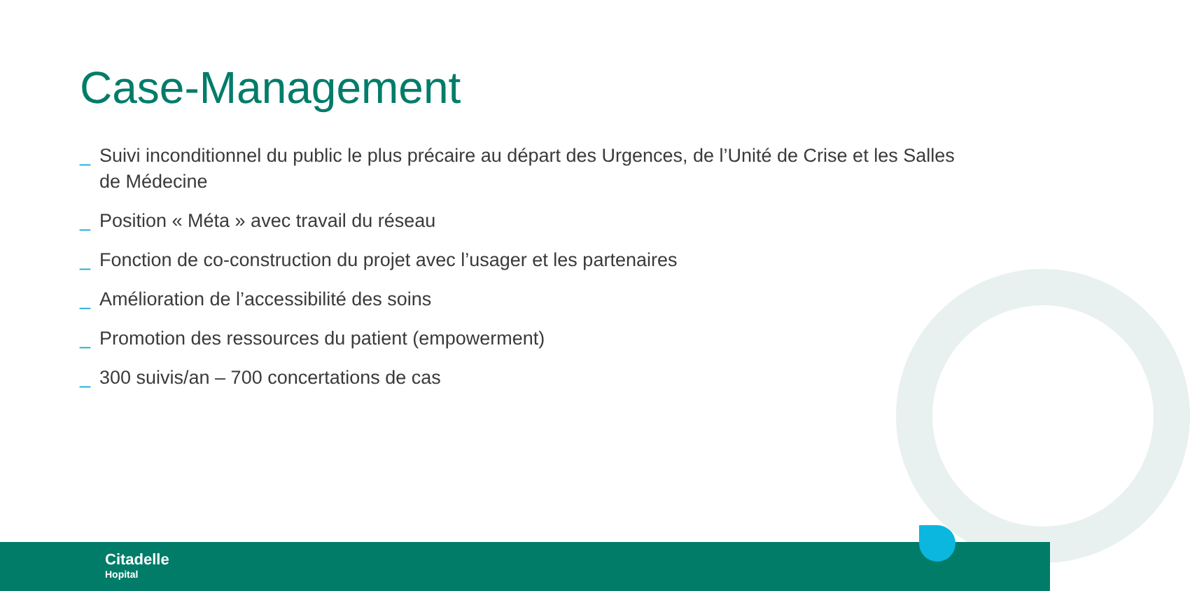Case-Management
_ Suivi inconditionnel du public le plus précaire au départ des Urgences, de l’Unité de Crise et les Salles de Médecine
_ Position « Méta » avec travail du réseau
_ Fonction de co-construction du projet avec l’usager et les partenaires
_ Amélioration de l’accessibilité des soins
_ Promotion des ressources du patient (empowerment)
_ 300 suivis/an – 700 concertations de cas
Citadelle
Hopital